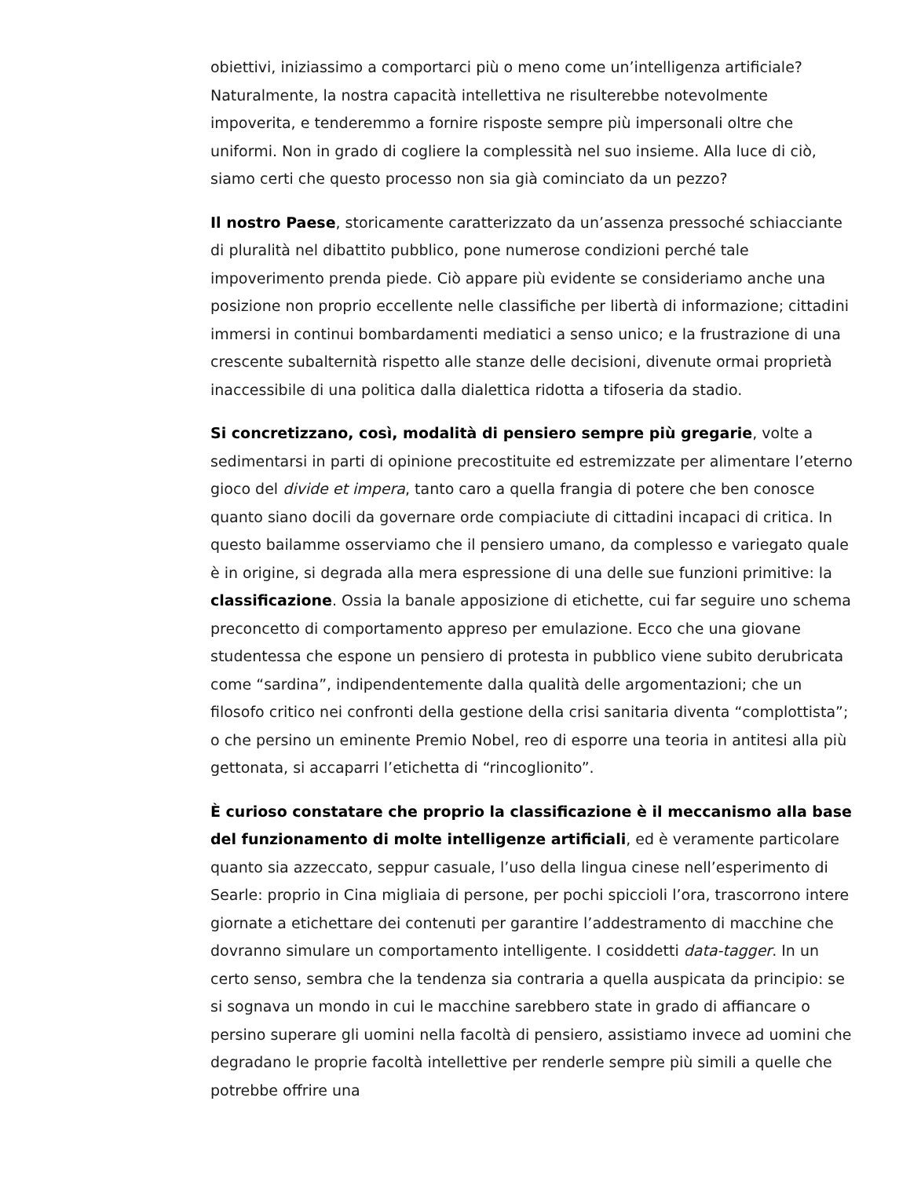obiettivi, iniziassimo a comportarci più o meno come un’intelligenza artificiale? Naturalmente, la nostra capacità intellettiva ne risulterebbe notevolmente impoverita, e tenderemmo a fornire risposte sempre più impersonali oltre che uniformi. Non in grado di cogliere la complessità nel suo insieme. Alla luce di ciò, siamo certi che questo processo non sia già cominciato da un pezzo?
Il nostro Paese, storicamente caratterizzato da un’assenza pressoché schiacciante di pluralità nel dibattito pubblico, pone numerose condizioni perché tale impoverimento prenda piede. Ciò appare più evidente se consideriamo anche una posizione non proprio eccellente nelle classifiche per libertà di informazione; cittadini immersi in continui bombardamenti mediatici a senso unico; e la frustrazione di una crescente subalternità rispetto alle stanze delle decisioni, divenute ormai proprietà inaccessibile di una politica dalla dialettica ridotta a tifoseria da stadio.
Si concretizzano, così, modalità di pensiero sempre più gregarie, volte a sedimentarsi in parti di opinione precostituite ed estremizzate per alimentare l’eterno gioco del divide et impera, tanto caro a quella frangia di potere che ben conosce quanto siano docili da governare orde compiaciute di cittadini incapaci di critica. In questo bailamme osserviamo che il pensiero umano, da complesso e variegato quale è in origine, si degrada alla mera espressione di una delle sue funzioni primitive: la classificazione. Ossia la banale apposizione di etichette, cui far seguire uno schema preconcetto di comportamento appreso per emulazione. Ecco che una giovane studentessa che espone un pensiero di protesta in pubblico viene subito derubricata come “sardina”, indipendentemente dalla qualità delle argomentazioni; che un filosofo critico nei confronti della gestione della crisi sanitaria diventa “complottista”; o che persino un eminente Premio Nobel, reo di esporre una teoria in antitesi alla più gettonata, si accaparri l’etichetta di “rincoglionito”.
È curioso constatare che proprio la classificazione è il meccanismo alla base del funzionamento di molte intelligenze artificiali, ed è veramente particolare quanto sia azzeccato, seppur casuale, l’uso della lingua cinese nell’esperimento di Searle: proprio in Cina migliaia di persone, per pochi spiccioli l’ora, trascorrono intere giornate a etichettare dei contenuti per garantire l’addestramento di macchine che dovranno simulare un comportamento intelligente. I cosiddetti data-tagger. In un certo senso, sembra che la tendenza sia contraria a quella auspicata da principio: se si sognava un mondo in cui le macchine sarebbero state in grado di affiancare o persino superare gli uomini nella facoltà di pensiero, assistiamo invece ad uomini che degradano le proprie facoltà intellettive per renderle sempre più simili a quelle che potrebbe offrire una